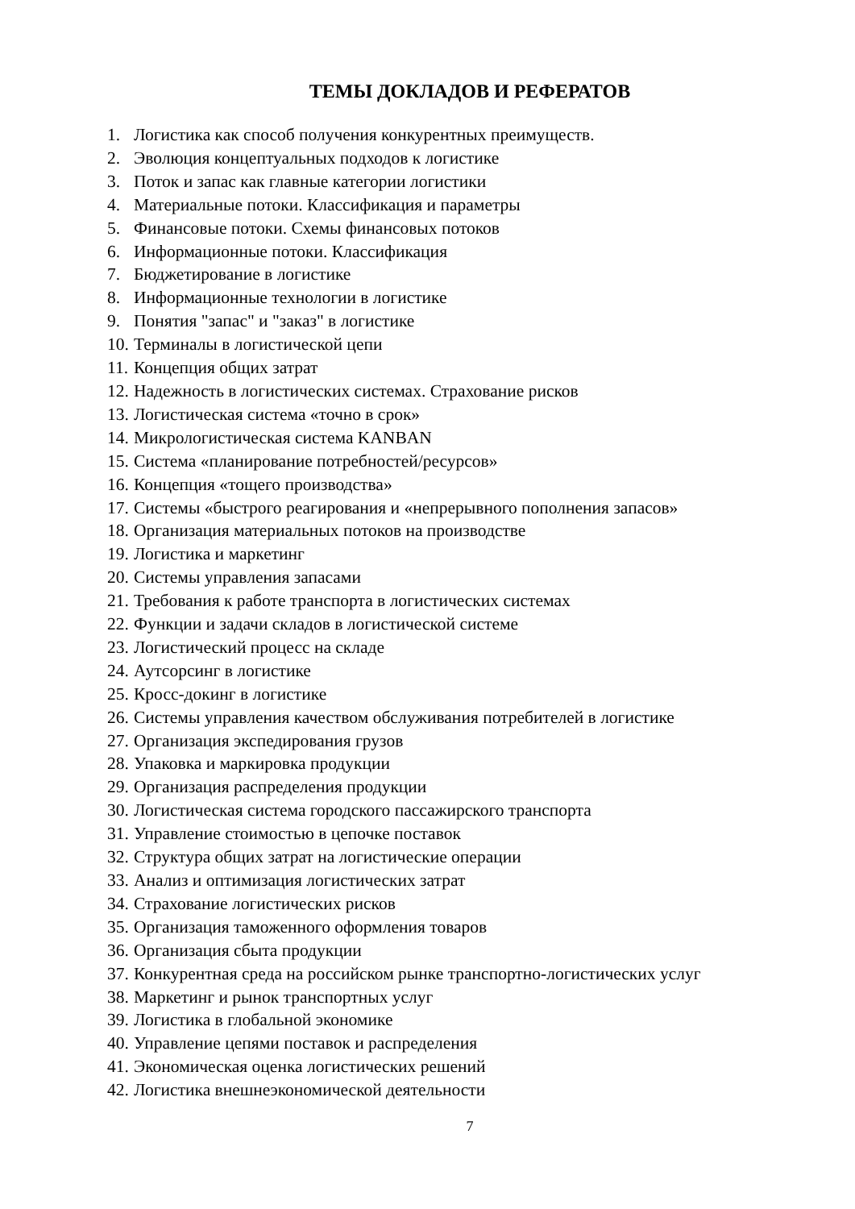ТЕМЫ ДОКЛАДОВ И РЕФЕРАТОВ
1. Логистика как способ получения конкурентных преимуществ.
2. Эволюция концептуальных подходов к логистике
3. Поток и запас как главные категории логистики
4. Материальные потоки. Классификация и параметры
5. Финансовые потоки. Схемы финансовых потоков
6. Информационные потоки. Классификация
7. Бюджетирование в логистике
8. Информационные технологии в логистике
9. Понятия "запас" и "заказ" в логистике
10. Терминалы в логистической цепи
11. Концепция общих затрат
12. Надежность в логистических системах. Страхование рисков
13. Логистическая система «точно в срок»
14. Микрологистическая система KANBAN
15. Система «планирование потребностей/ресурсов»
16. Концепция «тощего производства»
17. Системы «быстрого реагирования и «непрерывного пополнения запасов»
18. Организация материальных потоков на производстве
19. Логистика и маркетинг
20. Системы управления запасами
21. Требования к работе транспорта в логистических системах
22. Функции и задачи складов в логистической системе
23. Логистический процесс на складе
24. Аутсорсинг в логистике
25. Кросс-докинг в логистике
26. Системы управления качеством обслуживания потребителей в логистике
27. Организация экспедирования грузов
28. Упаковка и маркировка продукции
29. Организация распределения продукции
30. Логистическая система городского пассажирского транспорта
31. Управление стоимостью в цепочке поставок
32. Структура общих затрат на логистические операции
33. Анализ и оптимизация логистических затрат
34. Страхование логистических рисков
35. Организация таможенного оформления товаров
36. Организация сбыта продукции
37. Конкурентная среда на российском рынке транспортно-логистических услуг
38. Маркетинг и рынок транспортных услуг
39. Логистика в глобальной экономике
40. Управление цепями поставок и распределения
41. Экономическая оценка логистических решений
42. Логистика внешнеэкономической деятельности
7